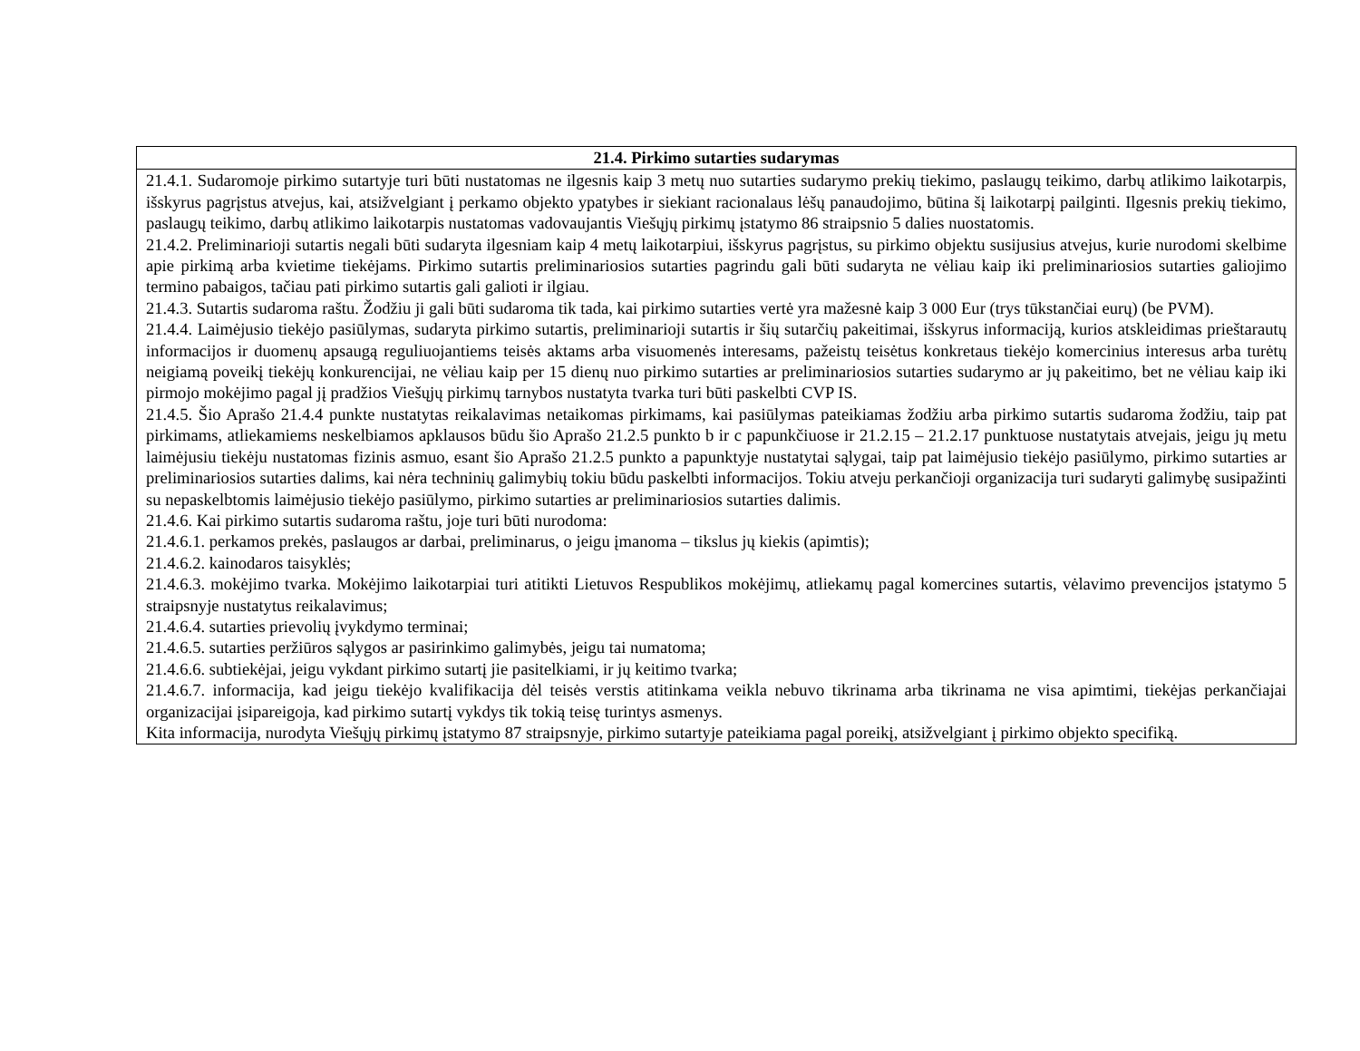| 21.4. Pirkimo sutarties sudarymas |
| --- |
| 21.4.1. Sudaromoje pirkimo sutartyje turi būti nustatomas ne ilgesnis kaip 3 metų nuo sutarties sudarymo prekių tiekimo, paslaugų teikimo, darbų atlikimo laikotarpis, išskyrus pagrįstus atvejus, kai, atsižvelgiant į perkamo objekto ypatybes ir siekiant racionalaus lėšų panaudojimo, būtina šį laikotarpį pailginti. Ilgesnis prekių tiekimo, paslaugų teikimo, darbų atlikimo laikotarpis nustatomas vadovaujantis Viešųjų pirkimų įstatymo 86 straipsnio 5 dalies nuostatomis. 21.4.2. Preliminarioji sutartis negali būti sudaryta ilgesniam kaip 4 metų laikotarpiui, išskyrus pagrįstus, su pirkimo objektu susijusius atvejus, kurie nurodomi skelbime apie pirkimą arba kvietime tiekėjams. Pirkimo sutartis preliminariosios sutarties pagrindu gali būti sudaryta ne vėliau kaip iki preliminariosios sutarties galiojimo termino pabaigos, tačiau pati pirkimo sutartis gali galioti ir ilgiau. 21.4.3. Sutartis sudaroma raštu. Žodžiu ji gali būti sudaroma tik tada, kai pirkimo sutarties vertė yra mažesnė kaip 3 000 Eur (trys tūkstančiai eurų) (be PVM). 21.4.4. Laimėjusio tiekėjo pasiūlymas, sudaryta pirkimo sutartis, preliminarioji sutartis ir šių sutarčių pakeitimai, išskyrus informaciją, kurios atskleidimas prieštarautų informacijos ir duomenų apsaugą reguliuojantiems teisės aktams arba visuomenės interesams, pažeistų teisėtus konkretaus tiekėjo komercinius interesus arba turėtų neigiamą poveikį tiekėjų konkurencijai, ne vėliau kaip per 15 dienų nuo pirkimo sutarties ar preliminariosios sutarties sudarymo ar jų pakeitimo, bet ne vėliau kaip iki pirmojo mokėjimo pagal jį pradžios Viešųjų pirkimų tarnybos nustatyta tvarka turi būti paskelbti CVP IS. 21.4.5. Šio Aprašo 21.4.4 punkte nustatytas reikalavimas netaikomas pirkimams, kai pasiūlymas pateikiamas žodžiu arba pirkimo sutartis sudaroma žodžiu, taip pat pirkimams, atliekamiems neskelbiamos apklausos būdu šio Aprašo 21.2.5 punkto b ir c papunkčiuose ir 21.2.15 – 21.2.17 punktuose nustatytais atvejais, jeigu jų metu laimėjusiu tiekėju nustatomas fizinis asmuo, esant šio Aprašo 21.2.5 punkto a papunktyje nustatytai sąlygai, taip pat laimėjusio tiekėjo pasiūlymo, pirkimo sutarties ar preliminariosios sutarties dalims, kai nėra techninių galimybių tokiu būdu paskelbti informacijos. Tokiu atveju perkančioji organizacija turi sudaryti galimybę susipažinti su nepaskelbtomis laimėjusio tiekėjo pasiūlymo, pirkimo sutarties ar preliminariosios sutarties dalimis. 21.4.6. Kai pirkimo sutartis sudaroma raštu, joje turi būti nurodoma: 21.4.6.1. perkamos prekės, paslaugos ar darbai, preliminarus, o jeigu įmanoma – tikslus jų kiekis (apimtis); 21.4.6.2. kainodaros taisyklės; 21.4.6.3. mokėjimo tvarka. Mokėjimo laikotarpiai turi atitikti Lietuvos Respublikos mokėjimų, atliekamų pagal komercines sutartis, vėlavimo prevencijos įstatymo 5 straipsnyje nustatytus reikalavimus; 21.4.6.4. sutarties prievolių įvykdymo terminai; 21.4.6.5. sutarties peržiūros sąlygos ar pasirinkimo galimybės, jeigu tai numatoma; 21.4.6.6. subtiekėjai, jeigu vykdant pirkimo sutartį jie pasitelkiami, ir jų keitimo tvarka; 21.4.6.7. informacija, kad jeigu tiekėjo kvalifikacija dėl teisės verstis atitinkama veikla nebuvo tikrinama arba tikrinama ne visa apimtimi, tiekėjas perkančiajai organizacijai įsipareigoja, kad pirkimo sutartį vykdys tik tokią teisę turintys asmenys. Kita informacija, nurodyta Viešųjų pirkimų įstatymo 87 straipsnyje, pirkimo sutartyje pateikiama pagal poreikį, atsižvelgiant į pirkimo objekto specifiką. |